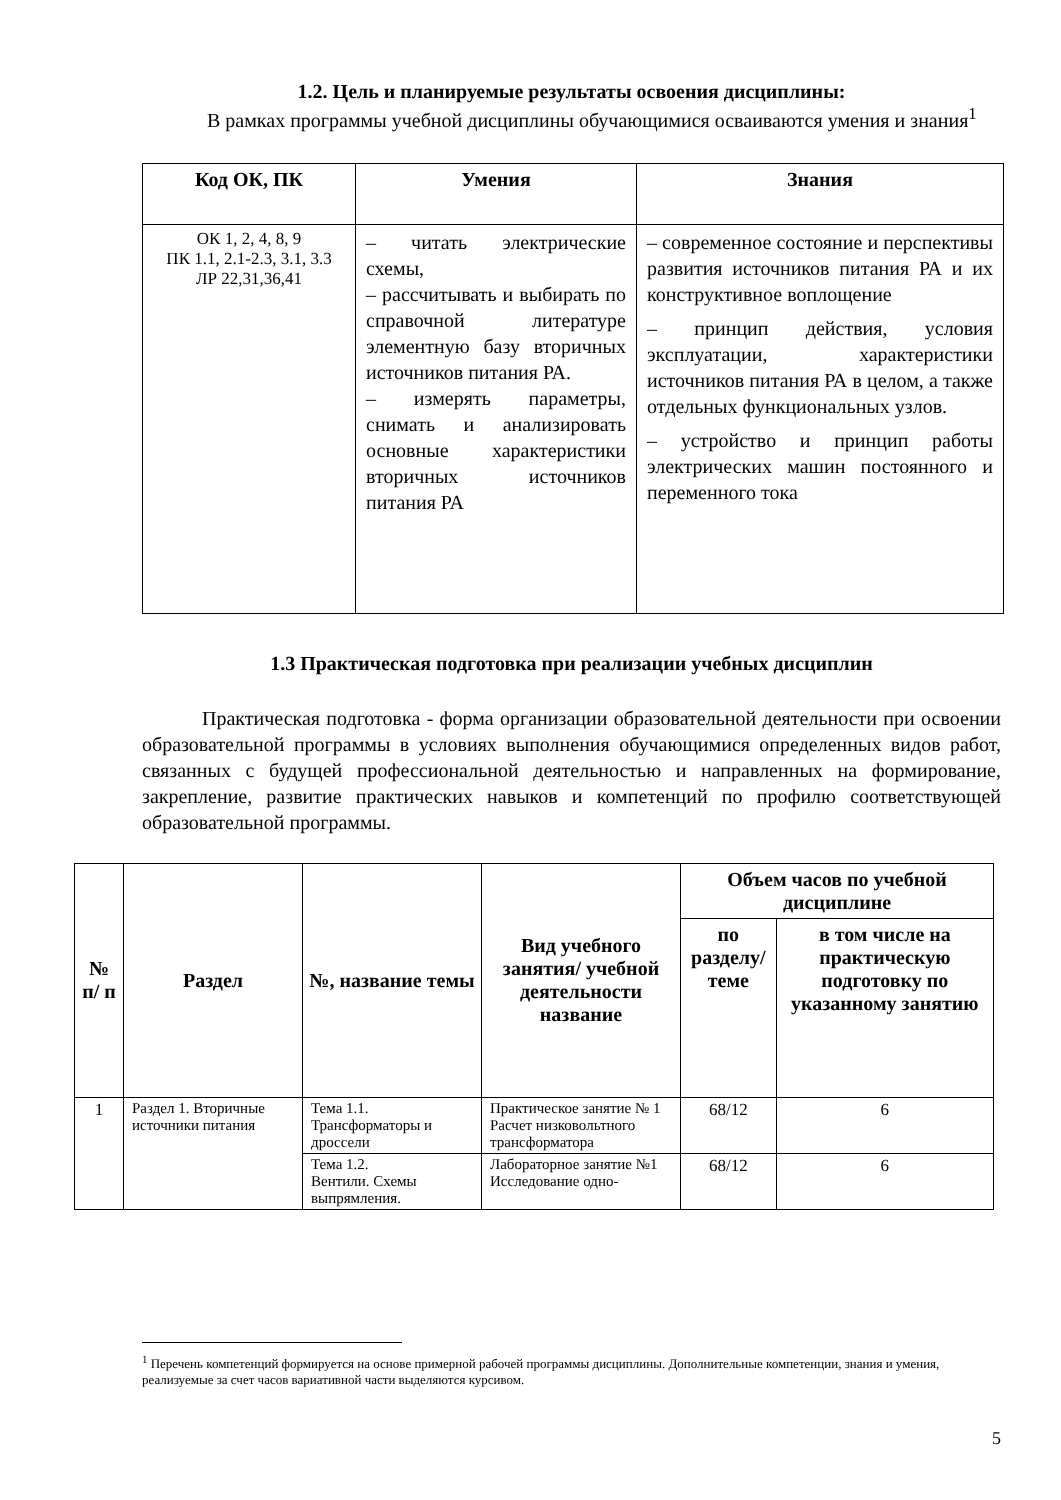1.2. Цель и планируемые результаты освоения дисциплины:
В рамках программы учебной дисциплины обучающимися осваиваются умения и знания<sup>1</sup>
| Код ОК, ПК | Умения | Знания |
| --- | --- | --- |
| ОК 1, 2, 4, 8, 9 ПК 1.1, 2.1-2.3, 3.1, 3.3 ЛР 22,31,36,41 | – читать электрические схемы, – рассчитывать и выбирать по справочной литературе элементную базу вторичных источников питания РА. – измерять параметры, снимать и анализировать основные характеристики вторичных источников питания РА | – современное состояние и перспективы развития источников питания РА и их конструктивное воплощение – принцип действия, условия эксплуатации, характеристики источников питания РА в целом, а также отдельных функциональных узлов. – устройство и принцип работы электрических машин постоянного и переменного тока |
1.3 Практическая подготовка при реализации учебных дисциплин
Практическая подготовка - форма организации образовательной деятельности при освоении образовательной программы в условиях выполнения обучающимися определенных видов работ, связанных с будущей профессиональной деятельностью и направленных на формирование, закрепление, развитие практических навыков и компетенций по профилю соответствующей образовательной программы.
| № п/ п | Раздел | №, название темы | Вид учебного занятия/ учебной деятельности название | Объем часов по учебной дисциплине | |
| --- | --- | --- | --- | --- | --- |
| | | | | по разделу/ теме | в том числе на практическую подготовку по указанному занятию |
| 1 | Раздел 1. Вторичные источники питания | Тема 1.1. Трансформаторы и дроссели | Практическое занятие № 1 Расчет низковольтного трансформатора | 68/12 | 6 |
| | | Тема 1.2. Вентили. Схемы выпрямления. | Лабораторное занятие №1 Исследование одно- | 68/12 | 6 |
<sup>1</sup> Перечень компетенций формируется на основе примерной рабочей программы дисциплины. Дополнительные компетенции, знания и умения, реализуемые за счет часов вариативной части выделяются курсивом.
5